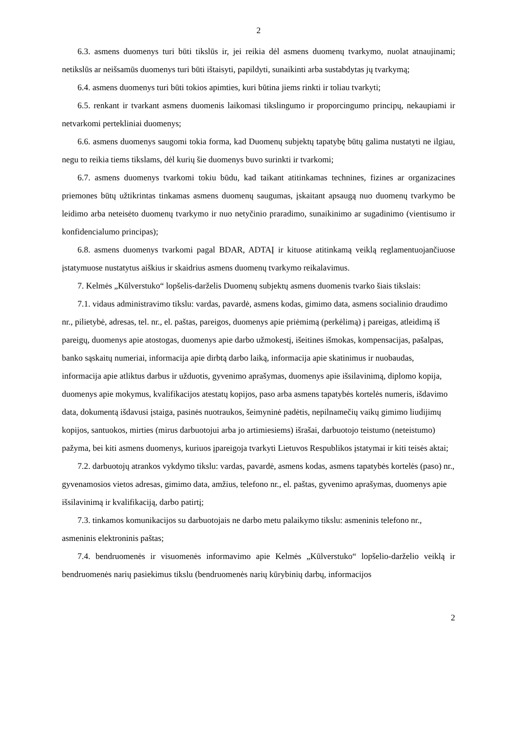2
6.3. asmens duomenys turi būti tikslūs ir, jei reikia dėl asmens duomenų tvarkymo, nuolat atnaujinami; netikslūs ar neišsamūs duomenys turi būti ištaisyti, papildyti, sunaikinti arba sustabdytas jų tvarkymą;
6.4. asmens duomenys turi būti tokios apimties, kuri būtina jiems rinkti ir toliau tvarkyti;
6.5. renkant ir tvarkant asmens duomenis laikomasi tikslingumo ir proporcingumo principų, nekaupiami ir netvarkomi pertekliniai duomenys;
6.6. asmens duomenys saugomi tokia forma, kad Duomenų subjektų tapatybę būtų galima nustatyti ne ilgiau, negu to reikia tiems tikslams, dėl kurių šie duomenys buvo surinkti ir tvarkomi;
6.7. asmens duomenys tvarkomi tokiu būdu, kad taikant atitinkamas technines, fizines ar organizacines priemones būtų užtikrintas tinkamas asmens duomenų saugumas, įskaitant apsaugą nuo duomenų tvarkymo be leidimo arba neteisėto duomenų tvarkymo ir nuo netyčinio praradimo, sunaikinimo ar sugadinimo (vientisumo ir konfidencialumo principas);
6.8. asmens duomenys tvarkomi pagal BDAR, ADTAĮ ir kituose atitinkamą veiklą reglamentuojančiuose įstatymuose nustatytus aiškius ir skaidrius asmens duomenų tvarkymo reikalavimus.
7. Kelmės „Kūlverstuko“ lopšelis-darželis Duomenų subjektų asmens duomenis tvarko šiais tikslais:
7.1. vidaus administravimo tikslu: vardas, pavardė, asmens kodas, gimimo data, asmens socialinio draudimo nr., pilietybė, adresas, tel. nr., el. paštas, pareigos, duomenys apie priėmimą (perkėlimą) į pareigas, atleidimą iš pareigų, duomenys apie atostogas, duomenys apie darbo užmokestį, išeitines išmokas, kompensacijas, pašalpas, banko sąskaitų numeriai, informacija apie dirbtą darbo laiką, informacija apie skatinimus ir nuobaudas, informacija apie atliktus darbus ir užduotis, gyvenimo aprašymas, duomenys apie išsilavinimą, diplomo kopija, duomenys apie mokymus, kvalifikacijos atestatų kopijos, paso arba asmens tapatybės kortelės numeris, išdavimo data, dokumentą išdavusi įstaiga, pasinės nuotraukos, šeimyninė padėtis, nepilnamečių vaikų gimimo liudijimų kopijos, santuokos, mirties (mirus darbuotojui arba jo artimiesiems) išrašai, darbuotojo teistumo (neteistumo) pažyma, bei kiti asmens duomenys, kuriuos įpareigoja tvarkyti Lietuvos Respublikos įstatymai ir kiti teisės aktai;
7.2. darbuotojų atrankos vykdymo tikslu: vardas, pavardė, asmens kodas, asmens tapatybės kortelės (paso) nr., gyvenamosios vietos adresas, gimimo data, amžius, telefono nr., el. paštas, gyvenimo aprašymas, duomenys apie išsilavinimą ir kvalifikaciją, darbo patirtį;
7.3. tinkamos komunikacijos su darbuotojais ne darbo metu palaikymo tikslu: asmeninis telefono nr., asmeninis elektroninis paštas;
7.4. bendruomenės ir visuomenės informavimo apie Kelmės „Kūlverstuko“ lopšelio-darželio veiklą ir bendruomenės narių pasiekimus tikslu (bendruomenės narių kūrybinių darbų, informacijos
2